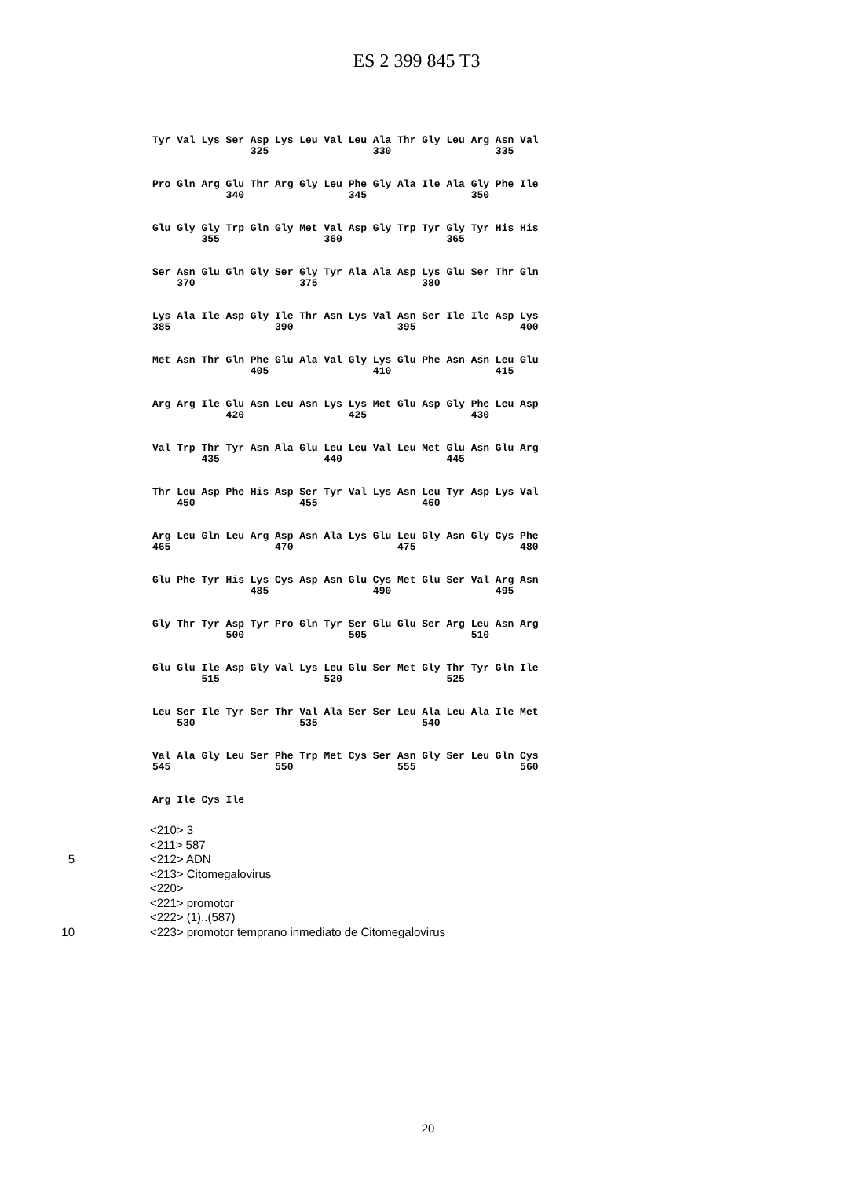ES 2 399 845 T3
Tyr Val Lys Ser Asp Lys Leu Val Leu Ala Thr Gly Leu Arg Asn Val
                325                 330                 335
Pro Gln Arg Glu Thr Arg Gly Leu Phe Gly Ala Ile Ala Gly Phe Ile
            340                 345                 350
Glu Gly Gly Trp Gln Gly Met Val Asp Gly Trp Tyr Gly Tyr His His
        355                 360                 365
Ser Asn Glu Gln Gly Ser Gly Tyr Ala Ala Asp Lys Glu Ser Thr Gln
    370                 375                 380
Lys Ala Ile Asp Gly Ile Thr Asn Lys Val Asn Ser Ile Ile Asp Lys
385                 390                 395                 400
Met Asn Thr Gln Phe Glu Ala Val Gly Lys Glu Phe Asn Asn Leu Glu
                405                 410                 415
Arg Arg Ile Glu Asn Leu Asn Lys Lys Met Glu Asp Gly Phe Leu Asp
            420                 425                 430
Val Trp Thr Tyr Asn Ala Glu Leu Leu Val Leu Met Glu Asn Glu Arg
        435                 440                 445
Thr Leu Asp Phe His Asp Ser Tyr Val Lys Asn Leu Tyr Asp Lys Val
    450                 455                 460
Arg Leu Gln Leu Arg Asp Asn Ala Lys Glu Leu Gly Asn Gly Cys Phe
465                 470                 475                 480
Glu Phe Tyr His Lys Cys Asp Asn Glu Cys Met Glu Ser Val Arg Asn
                485                 490                 495
Gly Thr Tyr Asp Tyr Pro Gln Tyr Ser Glu Glu Ser Arg Leu Asn Arg
            500                 505                 510
Glu Glu Ile Asp Gly Val Lys Leu Glu Ser Met Gly Thr Tyr Gln Ile
        515                 520                 525
Leu Ser Ile Tyr Ser Thr Val Ala Ser Ser Leu Ala Leu Ala Ile Met
    530                 535                 540
Val Ala Gly Leu Ser Phe Trp Met Cys Ser Asn Gly Ser Leu Gln Cys
545                 550                 555                 560
Arg Ile Cys Ile
<210> 3
<211> 587
5 <212> ADN
<213> Citomegalovirus
<220>
<221> promotor
<222> (1)..(587)
10 <223> promotor temprano inmediato de Citomegalovirus
20